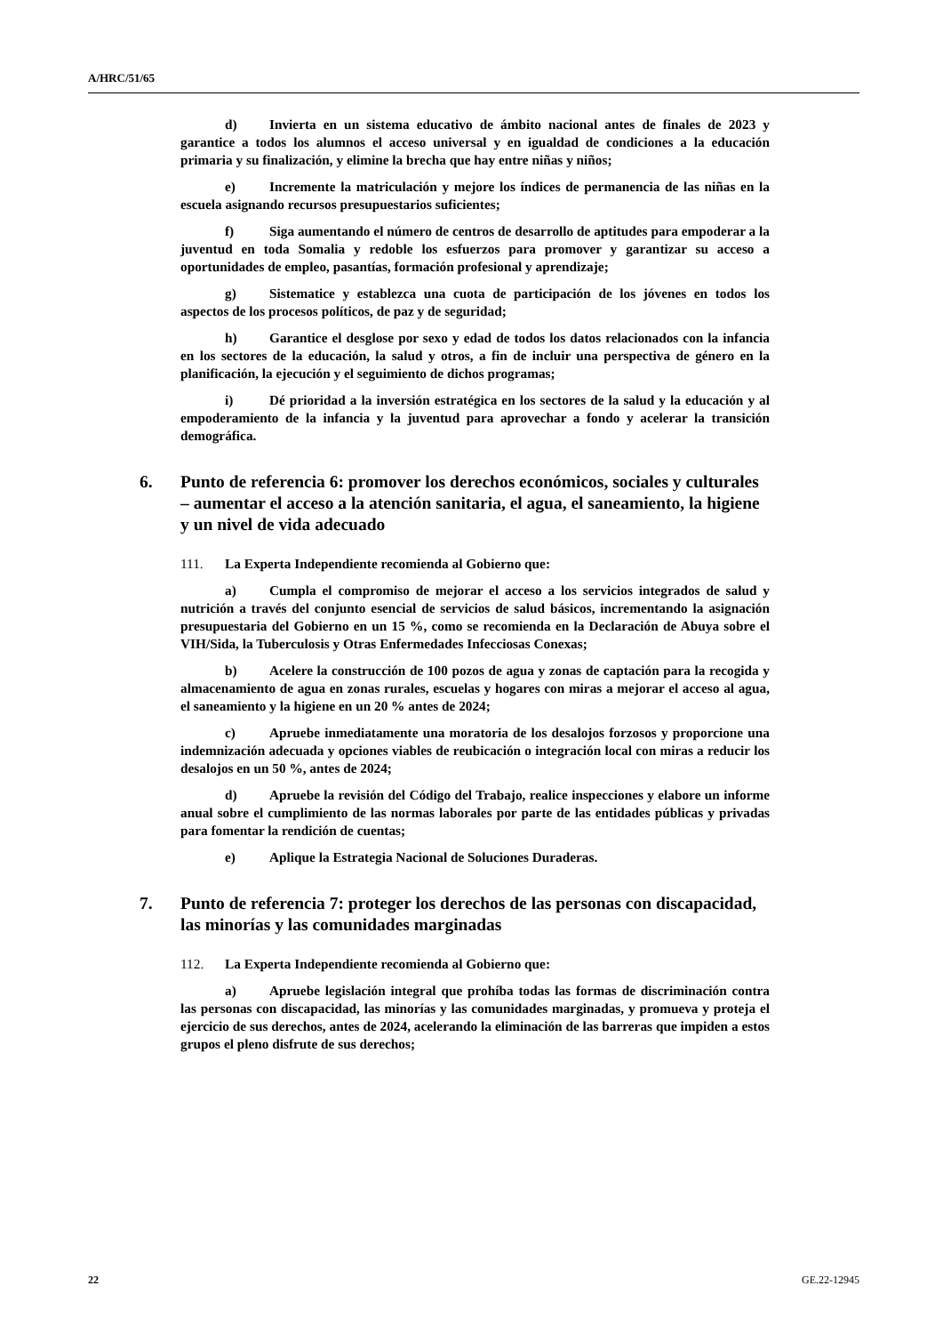A/HRC/51/65
d) Invierta en un sistema educativo de ámbito nacional antes de finales de 2023 y garantice a todos los alumnos el acceso universal y en igualdad de condiciones a la educación primaria y su finalización, y elimine la brecha que hay entre niñas y niños;
e) Incremente la matriculación y mejore los índices de permanencia de las niñas en la escuela asignando recursos presupuestarios suficientes;
f) Siga aumentando el número de centros de desarrollo de aptitudes para empoderar a la juventud en toda Somalia y redoble los esfuerzos para promover y garantizar su acceso a oportunidades de empleo, pasantías, formación profesional y aprendizaje;
g) Sistematice y establezca una cuota de participación de los jóvenes en todos los aspectos de los procesos políticos, de paz y de seguridad;
h) Garantice el desglose por sexo y edad de todos los datos relacionados con la infancia en los sectores de la educación, la salud y otros, a fin de incluir una perspectiva de género en la planificación, la ejecución y el seguimiento de dichos programas;
i) Dé prioridad a la inversión estratégica en los sectores de la salud y la educación y al empoderamiento de la infancia y la juventud para aprovechar a fondo y acelerar la transición demográfica.
6. Punto de referencia 6: promover los derechos económicos, sociales y culturales – aumentar el acceso a la atención sanitaria, el agua, el saneamiento, la higiene y un nivel de vida adecuado
111. La Experta Independiente recomienda al Gobierno que:
a) Cumpla el compromiso de mejorar el acceso a los servicios integrados de salud y nutrición a través del conjunto esencial de servicios de salud básicos, incrementando la asignación presupuestaria del Gobierno en un 15 %, como se recomienda en la Declaración de Abuya sobre el VIH/Sida, la Tuberculosis y Otras Enfermedades Infecciosas Conexas;
b) Acelere la construcción de 100 pozos de agua y zonas de captación para la recogida y almacenamiento de agua en zonas rurales, escuelas y hogares con miras a mejorar el acceso al agua, el saneamiento y la higiene en un 20 % antes de 2024;
c) Apruebe inmediatamente una moratoria de los desalojos forzosos y proporcione una indemnización adecuada y opciones viables de reubicación o integración local con miras a reducir los desalojos en un 50 %, antes de 2024;
d) Apruebe la revisión del Código del Trabajo, realice inspecciones y elabore un informe anual sobre el cumplimiento de las normas laborales por parte de las entidades públicas y privadas para fomentar la rendición de cuentas;
e) Aplique la Estrategia Nacional de Soluciones Duraderas.
7. Punto de referencia 7: proteger los derechos de las personas con discapacidad, las minorías y las comunidades marginadas
112. La Experta Independiente recomienda al Gobierno que:
a) Apruebe legislación integral que prohíba todas las formas de discriminación contra las personas con discapacidad, las minorías y las comunidades marginadas, y promueva y proteja el ejercicio de sus derechos, antes de 2024, acelerando la eliminación de las barreras que impiden a estos grupos el pleno disfrute de sus derechos;
22 GE.22-12945